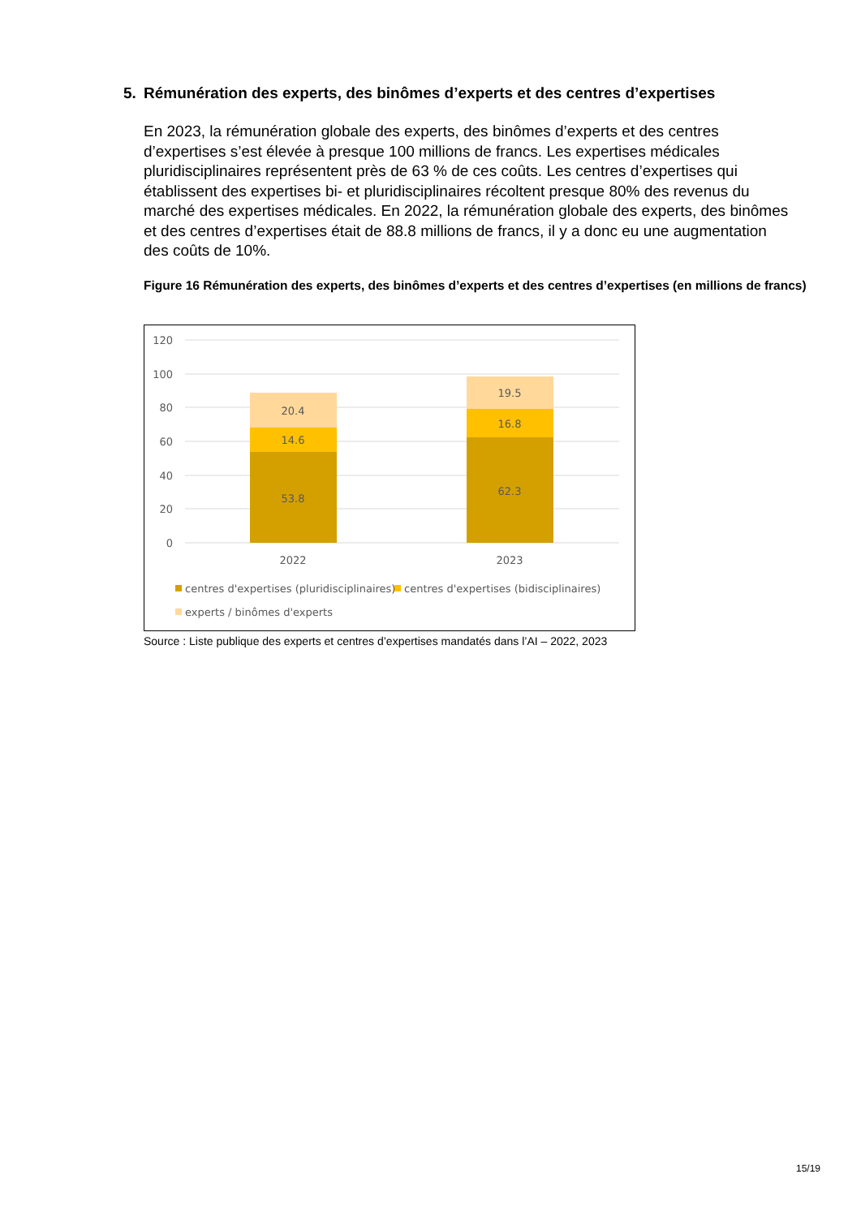5. Rémunération des experts, des binômes d’experts et des centres d’expertises
En 2023, la rémunération globale des experts, des binômes d’experts et des centres d’expertises s’est élevée à presque 100 millions de francs. Les expertises médicales pluridisciplinaires représentent près de 63 % de ces coûts. Les centres d’expertises qui établissent des expertises bi- et pluridisciplinaires récoltent presque 80% des revenus du marché des expertises médicales. En 2022, la rémunération globale des experts, des binômes et des centres d’expertises était de 88.8 millions de francs, il y a donc eu une augmentation des coûts de 10%.
Figure 16 Rémunération des experts, des binômes d’experts et des centres d’expertises (en millions de francs)
120
100
80
60
40
20
0
53.8
14.6
20.4
62.3
16.8
19.5
2022
2023
centres d'expertises (pluridisciplinaires)
centres d'expertises (bidisciplinaires)
experts / binômes d'experts
Source : Liste publique des experts et centres d’expertises mandatés dans l’AI – 2022, 2023
15/19